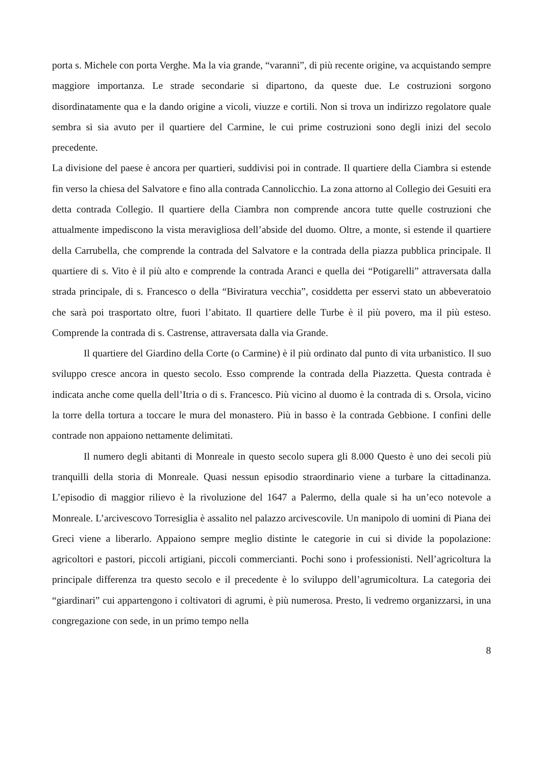porta s. Michele con porta Verghe. Ma la via grande, “varanni”, di più recente origine, va acquistando sempre maggiore importanza. Le strade secondarie si dipartono, da queste due. Le costruzioni sorgono disordinatamente qua e la dando origine a vicoli, viuzze e cortili. Non si trova un indirizzo regolatore quale sembra si sia avuto per il quartiere del Carmine, le cui prime costruzioni sono degli inizi del secolo precedente.
La divisione del paese è ancora per quartieri, suddivisi poi in contrade. Il quartiere della Ciambra si estende fin verso la chiesa del Salvatore e fino alla contrada Cannolicchio. La zona attorno al Collegio dei Gesuiti era detta contrada Collegio. Il quartiere della Ciambra non comprende ancora tutte quelle costruzioni che attualmente impediscono la vista meravigliosa dell’abside del duomo. Oltre, a monte, si estende il quartiere della Carrubella, che comprende la contrada del Salvatore e la contrada della piazza pubblica principale. Il quartiere di s. Vito è il più alto e comprende la contrada Aranci e quella dei “Potigarelli” attraversata dalla strada principale, di s. Francesco o della “Biviratura vecchia”, cosiddetta per esservi stato un abbeveratoio che sarà poi trasportato oltre, fuori l’abitato. Il quartiere delle Turbe è il più povero, ma il più esteso. Comprende la contrada di s. Castrense, attraversata dalla via Grande.
Il quartiere del Giardino della Corte (o Carmine) è il più ordinato dal punto di vita urbanistico. Il suo sviluppo cresce ancora in questo secolo. Esso comprende la contrada della Piazzetta. Questa contrada è indicata anche come quella dell’Itria o di s. Francesco. Più vicino al duomo è la contrada di s. Orsola, vicino la torre della tortura a toccare le mura del monastero. Più in basso è la contrada Gebbione. I confini delle contrade non appaiono nettamente delimitati.
Il numero degli abitanti di Monreale in questo secolo supera gli 8.000 Questo è uno dei secoli più tranquilli della storia di Monreale. Quasi nessun episodio straordinario viene a turbare la cittadinanza. L’episodio di maggior rilievo è la rivoluzione del 1647 a Palermo, della quale si ha un’eco notevole a Monreale. L’arcivescovo Torresiglia è assalito nel palazzo arcivescovile. Un manipolo di uomini di Piana dei Greci viene a liberarlo. Appaiono sempre meglio distinte le categorie in cui si divide la popolazione: agricoltori e pastori, piccoli artigiani, piccoli commercianti. Pochi sono i professionisti. Nell’agricoltura la principale differenza tra questo secolo e il precedente è lo sviluppo dell’agrumicoltura. La categoria dei “giardinari” cui appartengono i coltivatori di agrumi, è più numerosa. Presto, li vedremo organizzarsi, in una congregazione con sede, in un primo tempo nella
8